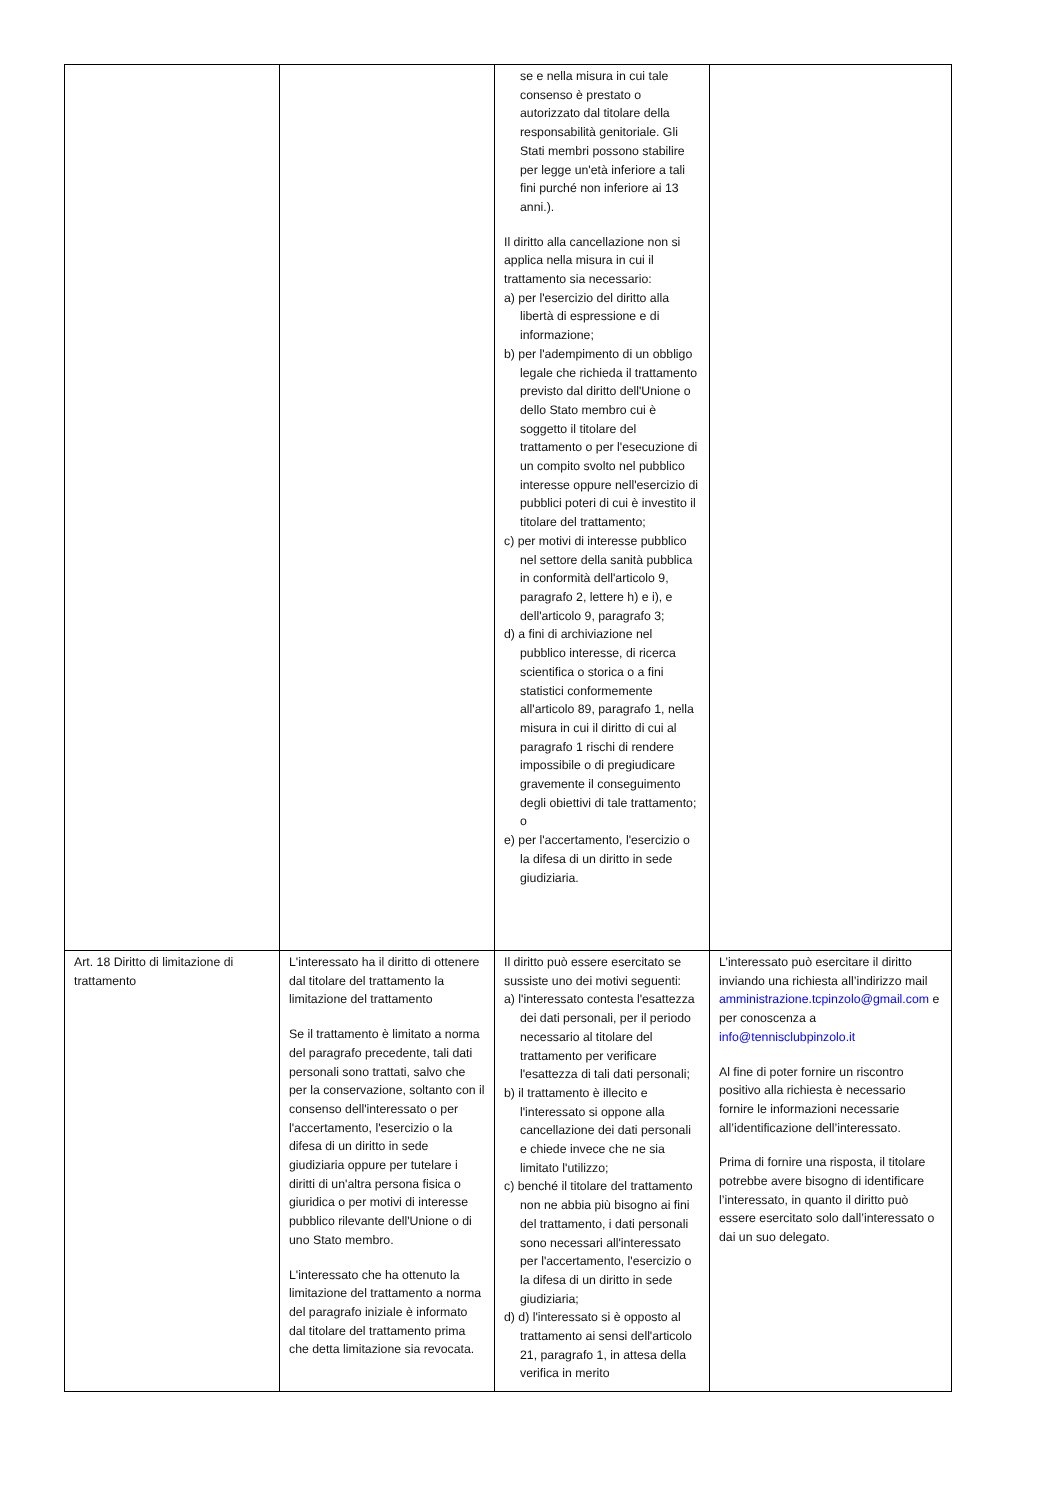| | | se e nella misura in cui tale consenso è prestato o autorizzato dal titolare della responsabilità genitoriale. Gli Stati membri possono stabilire per legge un'età inferiore a tali fini purché non inferiore ai 13 anni.). Il diritto alla cancellazione non si applica nella misura in cui il trattamento sia necessario: a) per l'esercizio del diritto alla libertà di espressione e di informazione; b) per l'adempimento di un obbligo legale che richieda il trattamento previsto dal diritto dell'Unione o dello Stato membro cui è soggetto il titolare del trattamento o per l'esecuzione di un compito svolto nel pubblico interesse oppure nell'esercizio di pubblici poteri di cui è investito il titolare del trattamento; c) per motivi di interesse pubblico nel settore della sanità pubblica in conformità dell'articolo 9, paragrafo 2, lettere h) e i), e dell'articolo 9, paragrafo 3; d) a fini di archiviazione nel pubblico interesse, di ricerca scientifica o storica o a fini statistici conformemente all'articolo 89, paragrafo 1, nella misura in cui il diritto di cui al paragrafo 1 rischi di rendere impossibile o di pregiudicare gravemente il conseguimento degli obiettivi di tale trattamento; o e) per l'accertamento, l'esercizio o la difesa di un diritto in sede giudiziaria. | |
| Art. 18 Diritto di limitazione di trattamento | L'interessato ha il diritto di ottenere dal titolare del trattamento la limitazione del trattamento Se il trattamento è limitato a norma del paragrafo precedente, tali dati personali sono trattati, salvo che per la conservazione, soltanto con il consenso dell'interessato o per l'accertamento, l'esercizio o la difesa di un diritto in sede giudiziaria oppure per tutelare i diritti di un'altra persona fisica o giuridica o per motivi di interesse pubblico rilevante dell'Unione o di uno Stato membro. L'interessato che ha ottenuto la limitazione del trattamento a norma del paragrafo iniziale è informato dal titolare del trattamento prima che detta limitazione sia revocata. | Il diritto può essere esercitato se sussiste uno dei motivi seguenti: a) l'interessato contesta l'esattezza dei dati personali, per il periodo necessario al titolare del trattamento per verificare l'esattezza di tali dati personali; b) il trattamento è illecito e l'interessato si oppone alla cancellazione dei dati personali e chiede invece che ne sia limitato l'utilizzo; c) benché il titolare del trattamento non ne abbia più bisogno ai fini del trattamento, i dati personali sono necessari all'interessato per l'accertamento, l'esercizio o la difesa di un diritto in sede giudiziaria; d) d) l'interessato si è opposto al trattamento ai sensi dell'articolo 21, paragrafo 1, in attesa della verifica in merito | L’interessato può esercitare il diritto inviando una richiesta all’indirizzo mail amministrazione.tcpinzolo@gmail.com e per conoscenza a info@tennisclubpinzolo.it Al fine di poter fornire un riscontro positivo alla richiesta è necessario fornire le informazioni necessarie all’identificazione dell’interessato. Prima di fornire una risposta, il titolare potrebbe avere bisogno di identificare l’interessato, in quanto il diritto può essere esercitato solo dall’interessato o dai un suo delegato. |